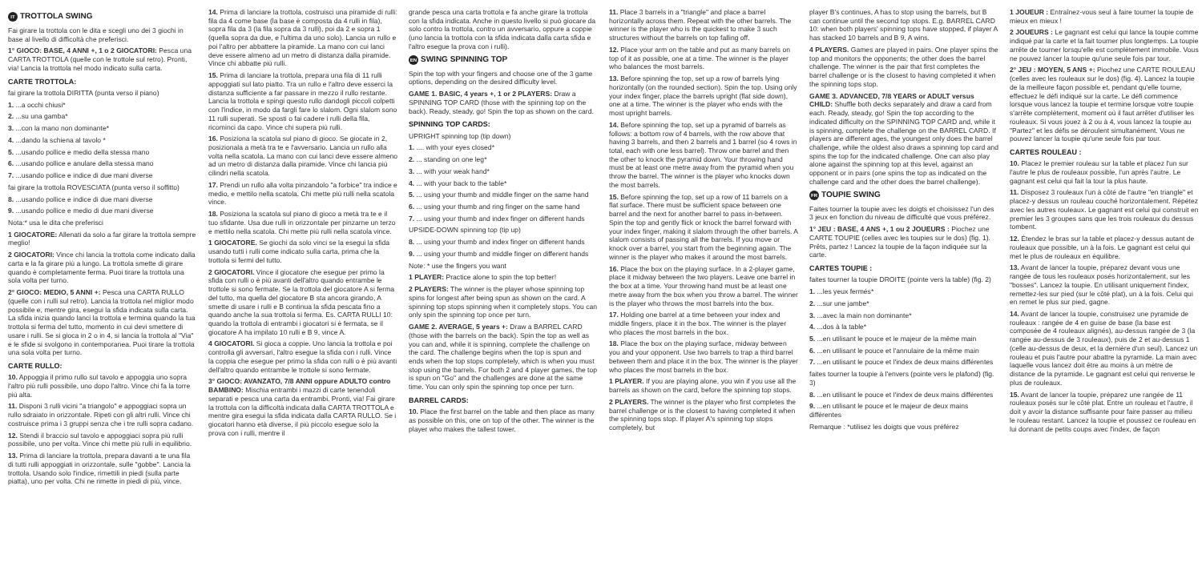IT TROTTOLA SWING
Fai girare la trottola con le dita e scegli uno dei 3 giochi in base al livello di difficoltà che preferisci.
1° GIOCO: BASE, 4 ANNI +, 1 o 2 GIOCATORI: Pesca una CARTA TROTTOLA (quelle con le trottole sul retro). Pronti, via! Lancia la trottola nel modo indicato sulla carta.
CARTE TROTTOLA:
fai girare la trottola DIRITTA (punta verso il piano)
1. ...a occhi chiusi*
2. ...su una gamba*
3. ...con la mano non dominante*
4. ...dando la schiena al tavolo *
5. ...usando pollice e medio della stessa mano
6. ...usando pollice e anulare della stessa mano
7. ...usando pollice e indice di due mani diverse
fai girare la trottola ROVESCIATA (punta verso il soffitto)
8. ...usando pollice e indice di due mani diverse
9. ...usando pollice e medio di due mani diverse
Nota:* usa le dita che preferisci
1 GIOCATORE: Allenati da solo a far girare la trottola sempre meglio!
2 GIOCATORI: Vince chi lancia la trottola come indicato dalla carta e la fa girare più a lungo. La trottola smette di girare quando è completamente ferma. Puoi tirare la trottola una sola volta per turno.
2° GIOCO: MEDIO, 5 ANNI +: Pesca una CARTA RULLO (quelle con i rulli sul retro). Lancia la trottola nel miglior modo possibile e, mentre gira, esegui la sfida indicata sulla carta. La sfida inizia quando lanci la trottola e termina quando la tua trottola si ferma del tutto, momento in cui devi smettere di usare i rulli. Se si gioca in 2 o in 4, si lancia la trottola al "Via" e le sfide si svolgono in contemporanea. Puoi tirare la trottola una sola volta per turno.
CARTE RULLO:
10. Appoggia il primo rullo sul tavolo e appoggia uno sopra l'altro più rulli possibile, uno dopo l'altro. Vince chi fa la torre più alta.
11. Disponi 3 rulli vicini "a triangolo" e appoggiaci sopra un rullo sdraiato in orizzontale. Ripeti con gli altri rulli. Vince chi costruisce prima i 3 gruppi senza che i tre rulli sopra cadano.
12. Stendi il braccio sul tavolo e appoggiaci sopra più rulli possibile, uno per volta. Vince chi mette più rulli in equilibrio.
13. Prima di lanciare la trottola, prepara davanti a te una fila di tutti rulli appoggiati in orizzontale, sulle "gobbe". Lancia la trottola. Usando solo l'indice, rimettili in piedi (sulla parte piatta), uno per volta. Chi ne rimette in piedi di più, vince.
14. Prima di lanciare la trottola, costruisci una piramide di rulli: fila da 4 come base (la base è composta da 4 rulli in fila), sopra fila da 3 (la fila sopra da 3 rulli), poi da 2 e sopra 1 (quella sopra da due, e l'ultima da uno solo). Lancia un rullo e poi l'altro per abbattere la piramide. La mano con cui lanci deve essere almeno ad un metro di distanza dalla piramide. Vince chi abbatte più rulli.
15. Prima di lanciare la trottola, prepara una fila di 11 rulli appoggiati sul lato piatto. Tra un rullo e l'altro deve esserci la distanza sufficiente a far passare in mezzo il rullo restante. Lancia la trottola e spingi questo rullo dandogli piccoli colpetti con l'indice, in modo da fargli fare lo slalom. Ogni slalom sono 11 rulli superati. Se sposti o fai cadere i rulli della fila, ricominci da capo. Vince chi supera più rulli.
16. Posiziona la scatola sul piano di gioco. Se giocate in 2, posizionala a metà tra te e l'avversario. Lancia un rullo alla volta nella scatola. La mano con cui lanci deve essere almeno ad un metro di distanza dalla piramide. Vince chi lancia più cilindri nella scatola.
17. Prendi un rullo alla volta pinzandolo "a forbice" tra indice e medio, e mettilo nella scatola. Chi mette più rulli nella scatola vince.
18. Posiziona la scatola sul piano di gioco a metà tra te e il tuo sfidante. Usa due rulli in orizzontale per pinzarne un terzo e mettilo nella scatola. Chi mette più rulli nella scatola vince.
1 GIOCATORE. Se giochi da solo vinci se la esegui la sfida usando tutti i rulli come indicato sulla carta, prima che la trottola si fermi del tutto.
2 GIOCATORI. Vince il giocatore che esegue per primo la sfida con rulli o è più avanti dell'altro quando entrambe le trottole si sono fermate. Se la trottola del giocatore A si ferma del tutto, ma quella del giocatore B sta ancora girando, A smette di usare i rulli e B continua la sfida pescata fino a quando anche la sua trottola si ferma. Es. CARTA RULLI 10: quando la trottola di entrambi i giocatori si è fermata, se il giocatore A ha impilato 10 rulli e B 9, vince A.
4 GIOCATORI. Si gioca a coppie. Uno lancia la trottola e poi controlla gli avversari, l'altro esegue la sfida con i rulli. Vince la coppia che esegue per primo la sfida con rulli o è più avanti dell'altro quando entrambe le trottole si sono fermate.
3° GIOCO: AVANZATO, 7/8 ANNI oppure ADULTO contro BAMBINO: Mischia entrambi i mazzi di carte tenendoli separati e pesca una carta da entrambi. Pronti, via! Fai girare la trottola con la difficoltà indicata dalla CARTA TROTTOLA e mentre gira esegui la sfida indicata dalla CARTA RULLO. Se i giocatori hanno età diverse, il più piccolo esegue solo la prova con i rulli, mentre il
grande pesca una carta trottola e fa anche girare la trottola con la sfida indicata. Anche in questo livello si può giocare da solo contro la trottola, contro un avversario, oppure a coppie (uno lancia la trottola con la sfida indicata dalla carta sfida e l'altro esegue la prova con i rulli).
EN SWING SPINNING TOP
Spin the top with your fingers and choose one of the 3 game options, depending on the desired difficulty level.
GAME 1. BASIC, 4 years +, 1 or 2 PLAYERS: Draw a SPINNING TOP CARD (those with the spinning top on the back). Ready, steady, go! Spin the top as shown on the card.
SPINNING TOP CARDS:
UPRIGHT spinning top (tip down)
1. .... with your eyes closed*
2. ... standing on one leg*
3. ... with your weak hand*
4. ... with your back to the table*
5. ... using your thumb and middle finger on the same hand
6. ... using your thumb and ring finger on the same hand
7. ... using your thumb and index finger on different hands
UPSIDE-DOWN spinning top (tip up)
8. ... using your thumb and index finger on different hands
9. ... using your thumb and middle finger on different hands
Note: * use the fingers you want
1 PLAYER: Practice alone to spin the top better!
2 PLAYERS: The winner is the player whose spinning top spins for longest after being spun as shown on the card. A spinning top stops spinning when it completely stops. You can only spin the spinning top once per turn.
GAME 2. AVERAGE, 5 years +: Draw a BARREL CARD (those with the barrels on the back). Spin the top as well as you can and, while it is spinning, complete the challenge on the card. The challenge begins when the top is spun and ends when the top stops completely, which is when you must stop using the barrels. For both 2 and 4 player games, the top is spun on "Go" and the challenges are done at the same time. You can only spin the spinning top once per turn.
BARREL CARDS:
10. Place the first barrel on the table and then place as many as possible on this, one on top of the other. The winner is the player who makes the tallest tower.
11. Place 3 barrels in a "triangle" and place a barrel horizontally across them. Repeat with the other barrels. The winner is the player who is the quickest to make 3 such structures without the barrels on top falling off.
12. Place your arm on the table and put as many barrels on top of it as possible, one at a time. The winner is the player who balances the most barrels.
13. Before spinning the top, set up a row of barrels lying horizontally (on the rounded section). Spin the top. Using only your index finger, place the barrels upright (flat side down), one at a time. The winner is the player who ends with the most upright barrels.
14. Before spinning the top, set up a pyramid of barrels as follows: a bottom row of 4 barrels, with the row above that having 3 barrels, and then 2 barrels and 1 barrel (so 4 rows in total, each with one less barrel). Throw one barrel and then the other to knock the pyramid down. Your throwing hand must be at least one metre away from the pyramid when you throw the barrel. The winner is the player who knocks down the most barrels.
15. Before spinning the top, set up a row of 11 barrels on a flat surface. There must be sufficient space between one barrel and the next for another barrel to pass in-between. Spin the top and gently flick or knock the barrel forward with your index finger, making it slalom through the other barrels. A slalom consists of passing all the barrels. If you move or knock over a barrel, you start from the beginning again. The winner is the player who makes it around the most barrels.
16. Place the box on the playing surface. In a 2-player game, place it midway between the two players. Leave one barrel in the box at a time. Your throwing hand must be at least one metre away from the box when you throw a barrel. The winner is the player who throws the most barrels into the box.
17. Holding one barrel at a time between your index and middle fingers, place it in the box. The winner is the player who places the most barrels in the box.
18. Place the box on the playing surface, midway between you and your opponent. Use two barrels to trap a third barrel between them and place it in the box. The winner is the player who places the most barrels in the box.
1 PLAYER. If you are playing alone, you win if you use all the barrels as shown on the card, before the spinning top stops.
2 PLAYERS. The winner is the player who first completes the barrel challenge or is the closest to having completed it when the spinning tops stop. If player A's spinning top stops completely, but
player B's continues, A has to stop using the barrels, but B can continue until the second top stops. E.g. BARREL CARD 10: when both players' spinning tops have stopped, if player A has stacked 10 barrels and B 9, A wins.
4 PLAYERS. Games are played in pairs. One player spins the top and monitors the opponents; the other does the barrel challenge. The winner is the pair that first completes the barrel challenge or is the closest to having completed it when the spinning tops stop.
GAME 3. ADVANCED, 7/8 YEARS or ADULT versus CHILD: Shuffle both decks separately and draw a card from each. Ready, steady, go! Spin the top according to the indicated difficulty on the SPINNING TOP CARD and, while it is spinning, complete the challenge on the BARREL CARD. If players are different ages, the youngest only does the barrel challenge, while the oldest also draws a spinning top card and spins the top for the indicated challenge. One can also play alone against the spinning top at this level, against an opponent or in pairs (one spins the top as indicated on the challenge card and the other does the barrel challenge).
FR TOUPIE SWING
Faites tourner la toupie avec les doigts et choisissez l'un des 3 jeux en fonction du niveau de difficulté que vous préférez.
1° JEU : BASE, 4 ANS +, 1 ou 2 JOUEURS : Piochez une CARTE TOUPIE (celles avec les toupies sur le dos) (fig. 1). Prêts, partez ! Lancez la toupie de la façon indiquée sur la carte.
CARTES TOUPIE :
faites tourner la toupie DROITE (pointe vers la table) (fig. 2)
1. ...les yeux fermés*
2. ...sur une jambe*
3. ...avec la main non dominante*
4. ...dos à la table*
5. ...en utilisant le pouce et le majeur de la même main
6. ...en utilisant le pouce et l'annulaire de la même main
7. ...en utilisant le pouce et l'index de deux mains différentes
faites tourner la toupie à l'envers (pointe vers le plafond) (fig. 3)
8. ...en utilisant le pouce et l'index de deux mains différentes
9. ...en utilisant le pouce et le majeur de deux mains différentes
Remarque : *utilisez les doigts que vous préférez
1 JOUEUR : Entraînez-vous seul à faire tourner la toupie de mieux en mieux !
2 JOUEURS : Le gagnant est celui qui lance la toupie comme indiqué par la carte et la fait tourner plus longtemps. La toupie arrête de tourner lorsqu'elle est complètement immobile. Vous ne pouvez lancer la toupie qu'une seule fois par tour.
2° JEU : MOYEN, 5 ANS +: Piochez une CARTE ROULEAU (celles avec les rouleaux sur le dos) (fig. 4). Lancez la toupie de la meilleure façon possible et, pendant qu'elle tourne, effectuez le défi indiqué sur la carte. Le défi commence lorsque vous lancez la toupie et termine lorsque votre toupie s'arrête complètement, moment où il faut arrêter d'utiliser les rouleaux. Si vous jouez à 2 ou à 4, vous lancez la toupie au "Partez" et les défis se déroulent simultanément. Vous ne pouvez lancer la toupie qu'une seule fois par tour.
CARTES ROULEAU :
10. Placez le premier rouleau sur la table et placez l'un sur l'autre le plus de rouleaux possible, l'un après l'autre. Le gagnant est celui qui fait la tour la plus haute.
11. Disposez 3 rouleaux l'un à côté de l'autre "en triangle" et placez-y dessus un rouleau couché horizontalement. Répétez avec les autres rouleaux. Le gagnant est celui qui construit en premier les 3 groupes sans que les trois rouleaux du dessus tombent.
12. Étendez le bras sur la table et placez-y dessus autant de rouleaux que possible, un à la fois. Le gagnant est celui qui met le plus de rouleaux en équilibre.
13. Avant de lancer la toupie, préparez devant vous une rangée de tous les rouleaux posés horizontalement, sur les "bosses". Lancez la toupie. En utilisant uniquement l'index, remettez-les sur pied (sur le côté plat), un à la fois. Celui qui en remet le plus sur pied, gagne.
14. Avant de lancer la toupie, construisez une pyramide de rouleaux : rangée de 4 en guise de base (la base est composée de 4 rouleaux alignés), au-dessus rangée de 3 (la rangée au-dessus de 3 rouleaux), puis de 2 et au-dessus 1 (celle au-dessus de deux, et la dernière d'un seul). Lancez un rouleau et puis l'autre pour abattre la pyramide. La main avec laquelle vous lancez doit être au moins à un mètre de distance de la pyramide. Le gagnant est celui qui renverse le plus de rouleaux.
15. Avant de lancer la toupie, préparez une rangée de 11 rouleaux posés sur le côté plat. Entre un rouleau et l'autre, il doit y avoir la distance suffisante pour faire passer au milieu le rouleau restant. Lancez la toupie et poussez ce rouleau en lui donnant de petits coups avec l'index, de façon